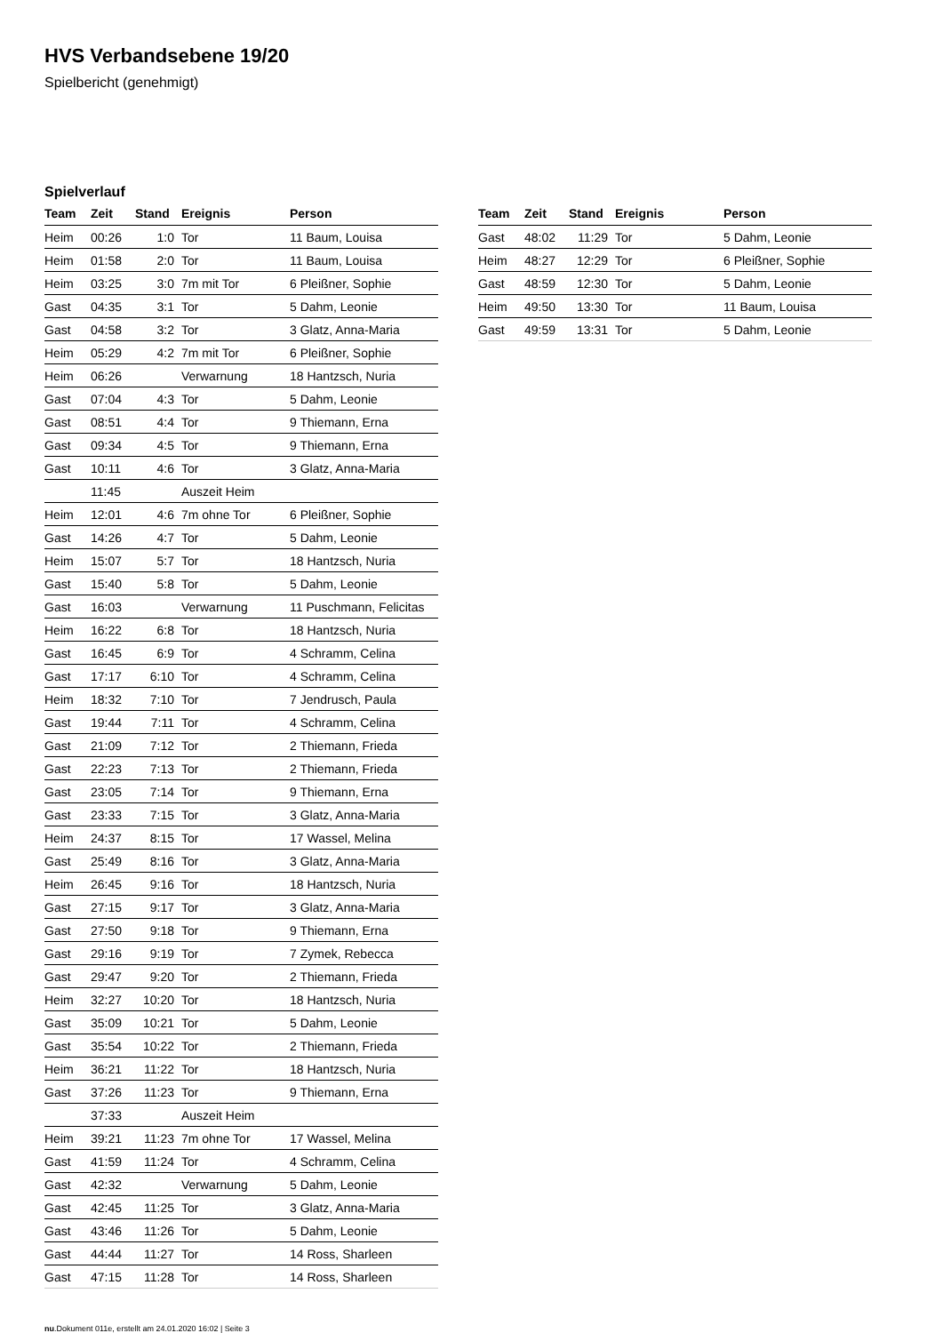HVS Verbandsebene 19/20
Spielbericht (genehmigt)
Spielverlauf
| Team | Zeit | Stand | Ereignis | Person |
| --- | --- | --- | --- | --- |
| Heim | 00:26 | 1:0 | Tor | 11 Baum, Louisa |
| Heim | 01:58 | 2:0 | Tor | 11 Baum, Louisa |
| Heim | 03:25 | 3:0 | 7m mit Tor | 6 Pleißner, Sophie |
| Gast | 04:35 | 3:1 | Tor | 5 Dahm, Leonie |
| Gast | 04:58 | 3:2 | Tor | 3 Glatz, Anna-Maria |
| Heim | 05:29 | 4:2 | 7m mit Tor | 6 Pleißner, Sophie |
| Heim | 06:26 | | Verwarnung | 18 Hantzsch, Nuria |
| Gast | 07:04 | 4:3 | Tor | 5 Dahm, Leonie |
| Gast | 08:51 | 4:4 | Tor | 9 Thiemann, Erna |
| Gast | 09:34 | 4:5 | Tor | 9 Thiemann, Erna |
| Gast | 10:11 | 4:6 | Tor | 3 Glatz, Anna-Maria |
| | 11:45 | | Auszeit Heim | |
| Heim | 12:01 | 4:6 | 7m ohne Tor | 6 Pleißner, Sophie |
| Gast | 14:26 | 4:7 | Tor | 5 Dahm, Leonie |
| Heim | 15:07 | 5:7 | Tor | 18 Hantzsch, Nuria |
| Gast | 15:40 | 5:8 | Tor | 5 Dahm, Leonie |
| Gast | 16:03 | | Verwarnung | 11 Puschmann, Felicitas |
| Heim | 16:22 | 6:8 | Tor | 18 Hantzsch, Nuria |
| Gast | 16:45 | 6:9 | Tor | 4 Schramm, Celina |
| Gast | 17:17 | 6:10 | Tor | 4 Schramm, Celina |
| Heim | 18:32 | 7:10 | Tor | 7 Jendrusch, Paula |
| Gast | 19:44 | 7:11 | Tor | 4 Schramm, Celina |
| Gast | 21:09 | 7:12 | Tor | 2 Thiemann, Frieda |
| Gast | 22:23 | 7:13 | Tor | 2 Thiemann, Frieda |
| Gast | 23:05 | 7:14 | Tor | 9 Thiemann, Erna |
| Gast | 23:33 | 7:15 | Tor | 3 Glatz, Anna-Maria |
| Heim | 24:37 | 8:15 | Tor | 17 Wassel, Melina |
| Gast | 25:49 | 8:16 | Tor | 3 Glatz, Anna-Maria |
| Heim | 26:45 | 9:16 | Tor | 18 Hantzsch, Nuria |
| Gast | 27:15 | 9:17 | Tor | 3 Glatz, Anna-Maria |
| Gast | 27:50 | 9:18 | Tor | 9 Thiemann, Erna |
| Gast | 29:16 | 9:19 | Tor | 7 Zymek, Rebecca |
| Gast | 29:47 | 9:20 | Tor | 2 Thiemann, Frieda |
| Heim | 32:27 | 10:20 | Tor | 18 Hantzsch, Nuria |
| Gast | 35:09 | 10:21 | Tor | 5 Dahm, Leonie |
| Gast | 35:54 | 10:22 | Tor | 2 Thiemann, Frieda |
| Heim | 36:21 | 11:22 | Tor | 18 Hantzsch, Nuria |
| Gast | 37:26 | 11:23 | Tor | 9 Thiemann, Erna |
| | 37:33 | | Auszeit Heim | |
| Heim | 39:21 | 11:23 | 7m ohne Tor | 17 Wassel, Melina |
| Gast | 41:59 | 11:24 | Tor | 4 Schramm, Celina |
| Gast | 42:32 | | Verwarnung | 5 Dahm, Leonie |
| Gast | 42:45 | 11:25 | Tor | 3 Glatz, Anna-Maria |
| Gast | 43:46 | 11:26 | Tor | 5 Dahm, Leonie |
| Gast | 44:44 | 11:27 | Tor | 14 Ross, Sharleen |
| Gast | 47:15 | 11:28 | Tor | 14 Ross, Sharleen |
| Team | Zeit | Stand | Ereignis | Person |
| --- | --- | --- | --- | --- |
| Gast | 48:02 | 11:29 | Tor | 5 Dahm, Leonie |
| Heim | 48:27 | 12:29 | Tor | 6 Pleißner, Sophie |
| Gast | 48:59 | 12:30 | Tor | 5 Dahm, Leonie |
| Heim | 49:50 | 13:30 | Tor | 11 Baum, Louisa |
| Gast | 49:59 | 13:31 | Tor | 5 Dahm, Leonie |
nu.Dokument 011e, erstellt am 24.01.2020 16:02 | Seite 3